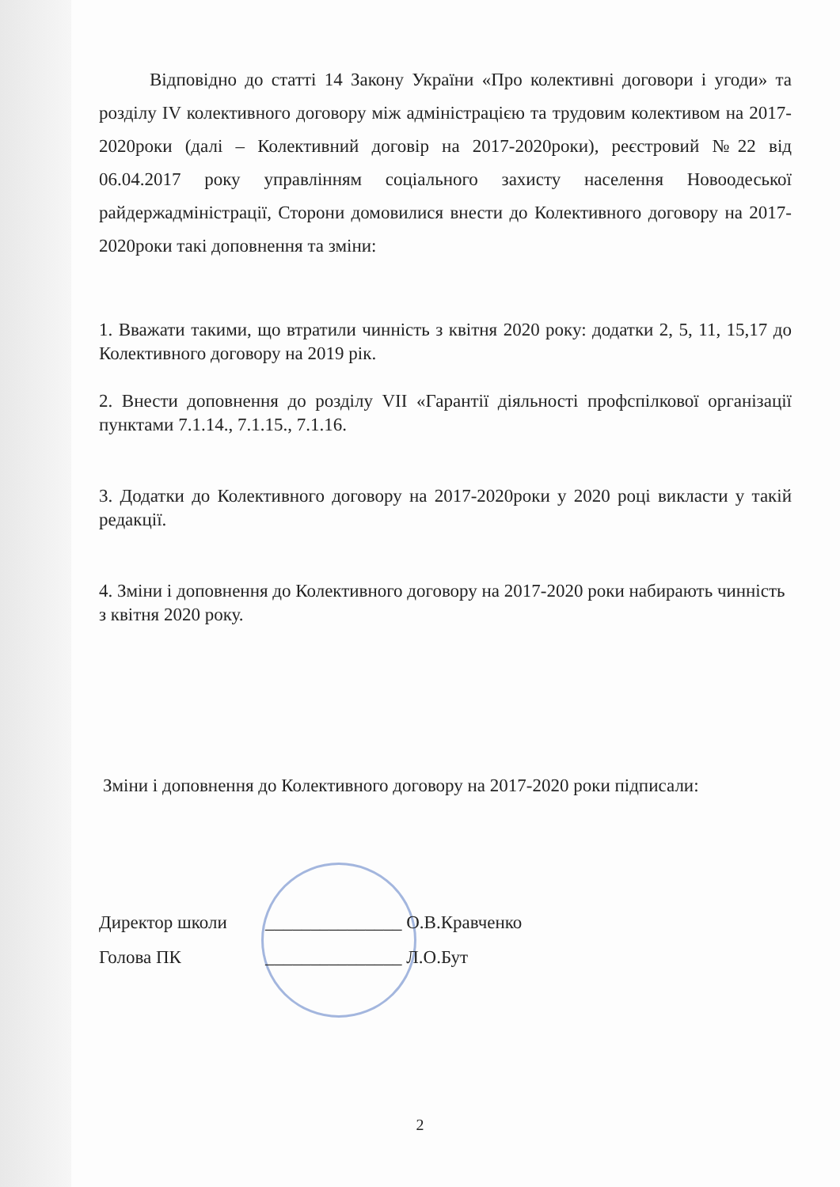Відповідно до статті 14 Закону України «Про колективні договори і угоди» та розділу IV колективного договору між адміністрацією та трудовим колективом на 2017-2020роки (далі – Колективний договір на 2017-2020роки), реєстровий №22 від 06.04.2017 року управлінням соціального захисту населення Новоодеської райдержадміністрації, Сторони домовилися внести до Колективного договору на 2017-2020роки такі доповнення та зміни:
1. Вважати такими, що втратили чинність з квітня 2020 року: додатки 2, 5, 11, 15,17 до Колективного договору на 2019 рік.
2. Внести доповнення до розділу VII «Гарантії діяльності профспілкової організації пунктами 7.1.14., 7.1.15., 7.1.16.
3. Додатки до Колективного договору на 2017-2020роки у 2020 році викласти у такій редакції.
4. Зміни і доповнення до Колективного договору на 2017-2020 роки набирають чинність з квітня 2020 року.
Зміни і доповнення до Колективного договору на 2017-2020 роки підписали:
Директор школи _______________ О.В.Кравченко
Голова ПК _______________ Л.О.Бут
2